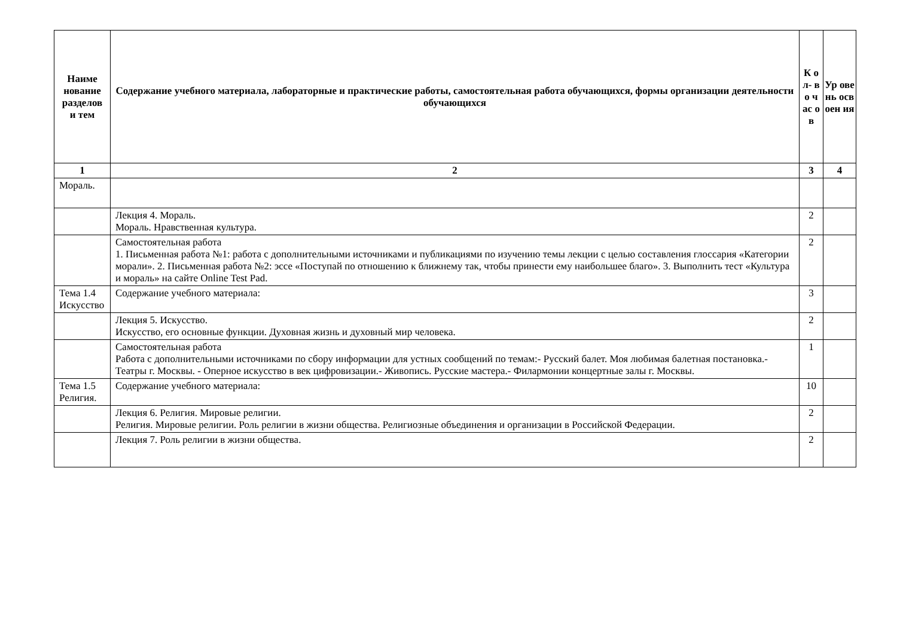| Наиме нование разделов и тем | Содержание учебного материала, лабораторные и практические работы, самостоятельная работа обучающихся, формы организации деятельности обучающихся | К о л- в о ч ас о в | Ур ове нь осв оен ия |
| --- | --- | --- | --- |
| 1 | 2 | 3 | 4 |
| Мораль. | | | |
| | Лекция 4. Мораль. Мораль. Нравственная культура. | 2 | |
| | Самостоятельная работа 1. Письменная работа №1: работа с дополнительными источниками и публикациями по изучению темы лекции с целью составления глоссария «Категории морали». 2. Письменная работа №2: эссе «Поступай по отношению к ближнему так, чтобы принести ему наибольшее благо». 3. Выполнить тест «Культура и мораль» на сайте Online Test Pad. | 2 | |
| Тема 1.4 Искусство | Содержание учебного материала: | 3 | |
| | Лекция 5. Искусство. Искусство, его основные функции. Духовная жизнь и духовный мир человека. | 2 | |
| | Самостоятельная работа Работа с дополнительными источниками по сбору информации для устных сообщений по темам:- Русский балет. Моя любимая балетная постановка.- Театры г. Москвы. - Оперное искусство в век цифровизации.- Живопись. Русские мастера.- Филармонии концертные залы г. Москвы. | 1 | |
| Тема 1.5 Религия. | Содержание учебного материала: | 10 | |
| | Лекция 6. Религия. Мировые религии. Религия. Мировые религии. Роль религии в жизни общества. Религиозные объединения и организации в Российской Федерации. | 2 | |
| | Лекция 7. Роль религии в жизни общества. | 2 | |